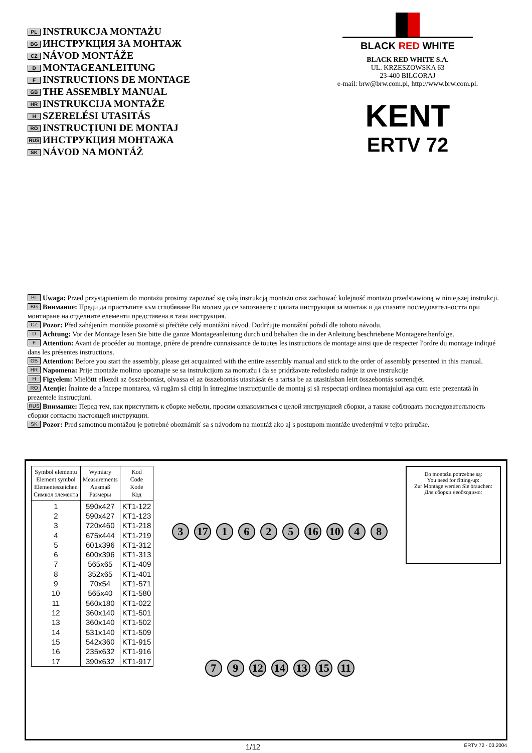PL INSTRUKCJA MONTAŻU
BG ИНСТРУКЦИЯ ЗА МОНТАЖ
CZ NÁVOD MONTÁŽE
D MONTAGEANLEITUNG
F INSTRUCTIONS DE MONTAGE
GB THE ASSEMBLY MANUAL
HR INSTRUKCIJA MONTAŽE
H SZERELÉSI UTASITÁS
RO INSTRUCȚIUNI DE MONTAJ
RUS ИНСТРУКЦИЯ МОНТАЖА
SK NÁVOD NA MONTÁŽ
BLACK RED WHITE
BLACK RED WHITE S.A.
UL. KRZESZOWSKA 63
23-400 BIŁGORAJ
e-mail: brw@brw.com.pl, http://www.brw.com.pl.
KENT
ERTV 72
PL Uwaga: Przed przystąpieniem do montażu prosimy zapoznać się całą instrukcją montażu oraz zachować kolejność montażu przedstawioną w niniejszej instrukcji.
BG Внимание: Преди да пристъпите към сглобяване Ви молим да се запознаете с цялата инструкция за монтаж и да спазите последователността при монтиране на отделните елементи представена в тази инструкция.
CZ Pozor: Před zahájením montáže pozorně si přečtěte celý montážní návod. Dodržujte montážní pořadí dle tohoto návodu.
D Achtung: Vor der Montage lesen Sie bitte die ganze Montageanleitung durch und behalten die in der Anleitung beschriebene Montagereihenfolge.
F Attention: Avant de procéder au montage, prière de prendre connaissance de toutes les instructions de montage ainsi que de respecter l'ordre du montage indiqué dans les présentes instructions.
GB Attention: Before you start the assembly, please get acquainted with the entire assembly manual and stick to the order of assembly presented in this manual.
HR Napomena: Prije montaže molimo upoznajte se sa instrukcijom za montažu i da se pridržavate redosledu radnje iz ove instrukcije
H Figyelem: Mielőttt elkezdi az összebontást, olvassa el az összebontás utasitását és a tartsa be az utasitásban leirt összebontás sorrendjét.
RO Atenție: Înainte de a începe montarea, vă rugăm să citiți în întregime instrucțiunile de montaj și să respectați ordinea montajului așa cum este prezentată în prezentele instrucțiuni.
RUS Внимание: Перед тем, как приступить к сборке мебели, просим ознакомиться с целой инструкцией сборки, а также соблюдать последовательность сборки согласно настоящей инструкции.
SK Pozor: Pred samotnou montážou je potrebné oboznámiť sa s návodom na montáž ako aj s postupom montáže uvedenými v tejto príručke.
| Symbol elementu Element symbol Elementeszeichen Символ элемента | Wymiary Measurements Ausmaß Размеры | Kod Code Kode Код |
| --- | --- | --- |
| 1 | 590x427 | KT1-122 |
| 2 | 590x427 | KT1-123 |
| 3 | 720x460 | KT1-218 |
| 4 | 675x444 | KT1-219 |
| 5 | 601x396 | KT1-312 |
| 6 | 600x396 | KT1-313 |
| 7 | 565x65 | KT1-409 |
| 8 | 352x65 | KT1-401 |
| 9 | 70x54 | KT1-571 |
| 10 | 565x40 | KT1-580 |
| 11 | 560x180 | KT1-022 |
| 12 | 360x140 | KT1-501 |
| 13 | 360x140 | KT1-502 |
| 14 | 531x140 | KT1-509 |
| 15 | 542x360 | KT1-915 |
| 16 | 235x632 | KT1-916 |
| 17 | 390x632 | KT1-917 |
3 17 1625 16 10 4879 12 14 13 15 11
Do montażu potrzebne są:
You need for fitting-up:
Zur Montage werden Sie brauchen:
Для сборки необходимо:
1/12 ERTV 72 - 03.2004